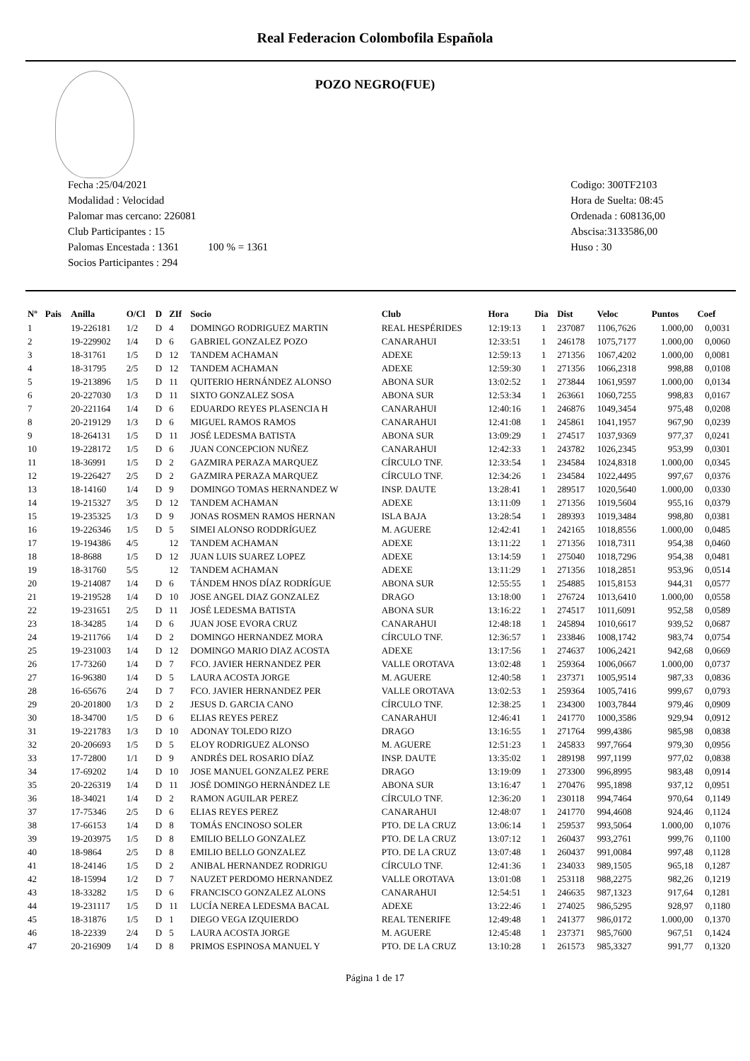Real Federacion Colombofila Española
POZO NEGRO(FUE)
Fecha :25/04/2021
Modalidad : Velocidad
Palomar mas cercano: 226081
Club Participantes : 15
Palomas Encestada : 1361 100 % = 1361
Socios Participantes : 294
Codigo: 300TF2103
Hora de Suelta: 08:45
Ordenada : 608136,00
Abscisa:3133586,00
Huso : 30
| Nº | Pais | Anilla | O/Cl | D | ZIf | Socio | Club | Hora | Dia | Dist | Veloc | Puntos | Coef |
| --- | --- | --- | --- | --- | --- | --- | --- | --- | --- | --- | --- | --- | --- |
| 1 | | 19-226181 | 1/2 | D | 4 | DOMINGO RODRIGUEZ MARTIN | REAL HESPÉRIDES | 12:19:13 | 1 | 237087 | 1106,7626 | 1.000,00 | 0,0031 |
| 2 | | 19-229902 | 1/4 | D | 6 | GABRIEL GONZALEZ POZO | CANARAHUI | 12:33:51 | 1 | 246178 | 1075,7177 | 1.000,00 | 0,0060 |
| 3 | | 18-31761 | 1/5 | D | 12 | TANDEM ACHAMAN | ADEXE | 12:59:13 | 1 | 271356 | 1067,4202 | 1.000,00 | 0,0081 |
| 4 | | 18-31795 | 2/5 | D | 12 | TANDEM ACHAMAN | ADEXE | 12:59:30 | 1 | 271356 | 1066,2318 | 998,88 | 0,0108 |
| 5 | | 19-213896 | 1/5 | D | 11 | QUITERIO HERNÁNDEZ ALONSO | ABONA SUR | 13:02:52 | 1 | 273844 | 1061,9597 | 1.000,00 | 0,0134 |
| 6 | | 20-227030 | 1/3 | D | 11 | SIXTO GONZALEZ SOSA | ABONA SUR | 12:53:34 | 1 | 263661 | 1060,7255 | 998,83 | 0,0167 |
| 7 | | 20-221164 | 1/4 | D | 6 | EDUARDO REYES PLASENCIA H | CANARAHUI | 12:40:16 | 1 | 246876 | 1049,3454 | 975,48 | 0,0208 |
| 8 | | 20-219129 | 1/3 | D | 6 | MIGUEL RAMOS RAMOS | CANARAHUI | 12:41:08 | 1 | 245861 | 1041,1957 | 967,90 | 0,0239 |
| 9 | | 18-264131 | 1/5 | D | 11 | JOSÉ LEDESMA BATISTA | ABONA SUR | 13:09:29 | 1 | 274517 | 1037,9369 | 977,37 | 0,0241 |
| 10 | | 19-228172 | 1/5 | D | 6 | JUAN CONCEPCION NUÑEZ | CANARAHUI | 12:42:33 | 1 | 243782 | 1026,2345 | 953,99 | 0,0301 |
| 11 | | 18-36991 | 1/5 | D | 2 | GAZMIRA PERAZA MARQUEZ | CÍRCULO TNF. | 12:33:54 | 1 | 234584 | 1024,8318 | 1.000,00 | 0,0345 |
| 12 | | 19-226427 | 2/5 | D | 2 | GAZMIRA PERAZA MARQUEZ | CÍRCULO TNF. | 12:34:26 | 1 | 234584 | 1022,4495 | 997,67 | 0,0376 |
| 13 | | 18-14160 | 1/4 | D | 9 | DOMINGO TOMAS HERNANDEZ W | INSP. DAUTE | 13:28:41 | 1 | 289517 | 1020,5640 | 1.000,00 | 0,0330 |
| 14 | | 19-215327 | 3/5 | D | 12 | TANDEM ACHAMAN | ADEXE | 13:11:09 | 1 | 271356 | 1019,5604 | 955,16 | 0,0379 |
| 15 | | 19-235325 | 1/3 | D | 9 | JONAS ROSMEN RAMOS HERNAN | ISLA BAJA | 13:28:54 | 1 | 289393 | 1019,3484 | 998,80 | 0,0381 |
| 16 | | 19-226346 | 1/5 | D | 5 | SIMEI ALONSO RODDRÍGUEZ | M. AGUERE | 12:42:41 | 1 | 242165 | 1018,8556 | 1.000,00 | 0,0485 |
| 17 | | 19-194386 | 4/5 | | 12 | TANDEM ACHAMAN | ADEXE | 13:11:22 | 1 | 271356 | 1018,7311 | 954,38 | 0,0460 |
| 18 | | 18-8688 | 1/5 | D | 12 | JUAN LUIS SUAREZ LOPEZ | ADEXE | 13:14:59 | 1 | 275040 | 1018,7296 | 954,38 | 0,0481 |
| 19 | | 18-31760 | 5/5 | | 12 | TANDEM ACHAMAN | ADEXE | 13:11:29 | 1 | 271356 | 1018,2851 | 953,96 | 0,0514 |
| 20 | | 19-214087 | 1/4 | D | 6 | TÁNDEM HNOS DÍAZ RODRÍGUE | ABONA SUR | 12:55:55 | 1 | 254885 | 1015,8153 | 944,31 | 0,0577 |
| 21 | | 19-219528 | 1/4 | D | 10 | JOSE ANGEL DIAZ GONZALEZ | DRAGO | 13:18:00 | 1 | 276724 | 1013,6410 | 1.000,00 | 0,0558 |
| 22 | | 19-231651 | 2/5 | D | 11 | JOSÉ LEDESMA BATISTA | ABONA SUR | 13:16:22 | 1 | 274517 | 1011,6091 | 952,58 | 0,0589 |
| 23 | | 18-34285 | 1/4 | D | 6 | JUAN JOSE EVORA CRUZ | CANARAHUI | 12:48:18 | 1 | 245894 | 1010,6617 | 939,52 | 0,0687 |
| 24 | | 19-211766 | 1/4 | D | 2 | DOMINGO HERNANDEZ MORA | CÍRCULO TNF. | 12:36:57 | 1 | 233846 | 1008,1742 | 983,74 | 0,0754 |
| 25 | | 19-231003 | 1/4 | D | 12 | DOMINGO MARIO DIAZ ACOSTA | ADEXE | 13:17:56 | 1 | 274637 | 1006,2421 | 942,68 | 0,0669 |
| 26 | | 17-73260 | 1/4 | D | 7 | FCO. JAVIER HERNANDEZ PER | VALLE OROTAVA | 13:02:48 | 1 | 259364 | 1006,0667 | 1.000,00 | 0,0737 |
| 27 | | 16-96380 | 1/4 | D | 5 | LAURA ACOSTA JORGE | M. AGUERE | 12:40:58 | 1 | 237371 | 1005,9514 | 987,33 | 0,0836 |
| 28 | | 16-65676 | 2/4 | D | 7 | FCO. JAVIER HERNANDEZ PER | VALLE OROTAVA | 13:02:53 | 1 | 259364 | 1005,7416 | 999,67 | 0,0793 |
| 29 | | 20-201800 | 1/3 | D | 2 | JESUS D. GARCIA CANO | CÍRCULO TNF. | 12:38:25 | 1 | 234300 | 1003,7844 | 979,46 | 0,0909 |
| 30 | | 18-34700 | 1/5 | D | 6 | ELIAS REYES PEREZ | CANARAHUI | 12:46:41 | 1 | 241770 | 1000,3586 | 929,94 | 0,0912 |
| 31 | | 19-221783 | 1/3 | D | 10 | ADONAY TOLEDO RIZO | DRAGO | 13:16:55 | 1 | 271764 | 999,4386 | 985,98 | 0,0838 |
| 32 | | 20-206693 | 1/5 | D | 5 | ELOY RODRIGUEZ ALONSO | M. AGUERE | 12:51:23 | 1 | 245833 | 997,7664 | 979,30 | 0,0956 |
| 33 | | 17-72800 | 1/1 | D | 9 | ANDRÉS DEL ROSARIO DÍAZ | INSP. DAUTE | 13:35:02 | 1 | 289198 | 997,1199 | 977,02 | 0,0838 |
| 34 | | 17-69202 | 1/4 | D | 10 | JOSE MANUEL GONZALEZ PERE | DRAGO | 13:19:09 | 1 | 273300 | 996,8995 | 983,48 | 0,0914 |
| 35 | | 20-226319 | 1/4 | D | 11 | JOSÉ DOMINGO HERNÁNDEZ LE | ABONA SUR | 13:16:47 | 1 | 270476 | 995,1898 | 937,12 | 0,0951 |
| 36 | | 18-34021 | 1/4 | D | 2 | RAMON AGUILAR PEREZ | CÍRCULO TNF. | 12:36:20 | 1 | 230118 | 994,7464 | 970,64 | 0,1149 |
| 37 | | 17-75346 | 2/5 | D | 6 | ELIAS REYES PEREZ | CANARAHUI | 12:48:07 | 1 | 241770 | 994,4608 | 924,46 | 0,1124 |
| 38 | | 17-66153 | 1/4 | D | 8 | TOMÁS ENCINOSO SOLER | PTO. DE LA CRUZ | 13:06:14 | 1 | 259537 | 993,5064 | 1.000,00 | 0,1076 |
| 39 | | 19-203975 | 1/5 | D | 8 | EMILIO BELLO GONZALEZ | PTO. DE LA CRUZ | 13:07:12 | 1 | 260437 | 993,2761 | 999,76 | 0,1100 |
| 40 | | 18-9864 | 2/5 | D | 8 | EMILIO BELLO GONZALEZ | PTO. DE LA CRUZ | 13:07:48 | 1 | 260437 | 991,0084 | 997,48 | 0,1128 |
| 41 | | 18-24146 | 1/5 | D | 2 | ANIBAL HERNANDEZ RODRIGU | CÍRCULO TNF. | 12:41:36 | 1 | 234033 | 989,1505 | 965,18 | 0,1287 |
| 42 | | 18-15994 | 1/2 | D | 7 | NAUZET PERDOMO HERNANDEZ | VALLE OROTAVA | 13:01:08 | 1 | 253118 | 988,2275 | 982,26 | 0,1219 |
| 43 | | 18-33282 | 1/5 | D | 6 | FRANCISCO GONZALEZ ALONS | CANARAHUI | 12:54:51 | 1 | 246635 | 987,1323 | 917,64 | 0,1281 |
| 44 | | 19-231117 | 1/5 | D | 11 | LUCÍA NEREA LEDESMA BACAL | ADEXE | 13:22:46 | 1 | 274025 | 986,5295 | 928,97 | 0,1180 |
| 45 | | 18-31876 | 1/5 | D | 1 | DIEGO VEGA IZQUIERDO | REAL TENERIFE | 12:49:48 | 1 | 241377 | 986,0172 | 1.000,00 | 0,1370 |
| 46 | | 18-22339 | 2/4 | D | 5 | LAURA ACOSTA JORGE | M. AGUERE | 12:45:48 | 1 | 237371 | 985,7600 | 967,51 | 0,1424 |
| 47 | | 20-216909 | 1/4 | D | 8 | PRIMOS ESPINOSA MANUEL Y | PTO. DE LA CRUZ | 13:10:28 | 1 | 261573 | 985,3327 | 991,77 | 0,1320 |
Página 1 de 17